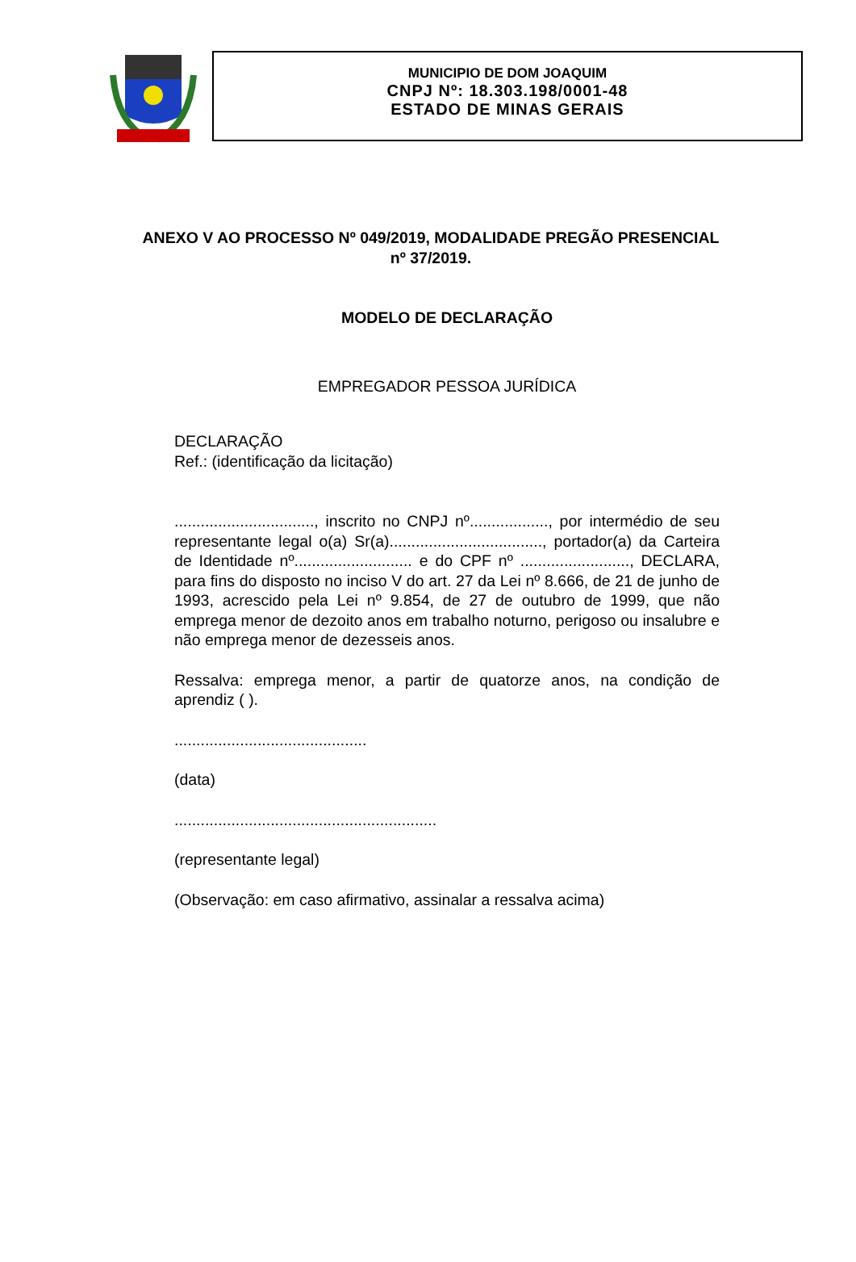MUNICIPIO DE DOM JOAQUIM
CNPJ Nº: 18.303.198/0001-48
ESTADO DE MINAS GERAIS
ANEXO V AO PROCESSO Nº 049/2019, MODALIDADE PREGÃO PRESENCIAL nº 37/2019.
MODELO DE DECLARAÇÃO
EMPREGADOR PESSOA JURÍDICA
DECLARAÇÃO
Ref.: (identificação da licitação)
................................, inscrito no CNPJ nº.................., por intermédio de seu representante legal o(a) Sr(a)..................................., portador(a) da Carteira de Identidade nº........................... e do CPF nº ........................., DECLARA, para fins do disposto no inciso V do art. 27 da Lei nº 8.666, de 21 de junho de 1993, acrescido pela Lei nº 9.854, de 27 de outubro de 1999, que não emprega menor de dezoito anos em trabalho noturno, perigoso ou insalubre e não emprega menor de dezesseis anos.
Ressalva: emprega menor, a partir de quatorze anos, na condição de aprendiz ( ).
............................................
(data)
............................................................
(representante legal)
(Observação: em caso afirmativo, assinalar a ressalva acima)